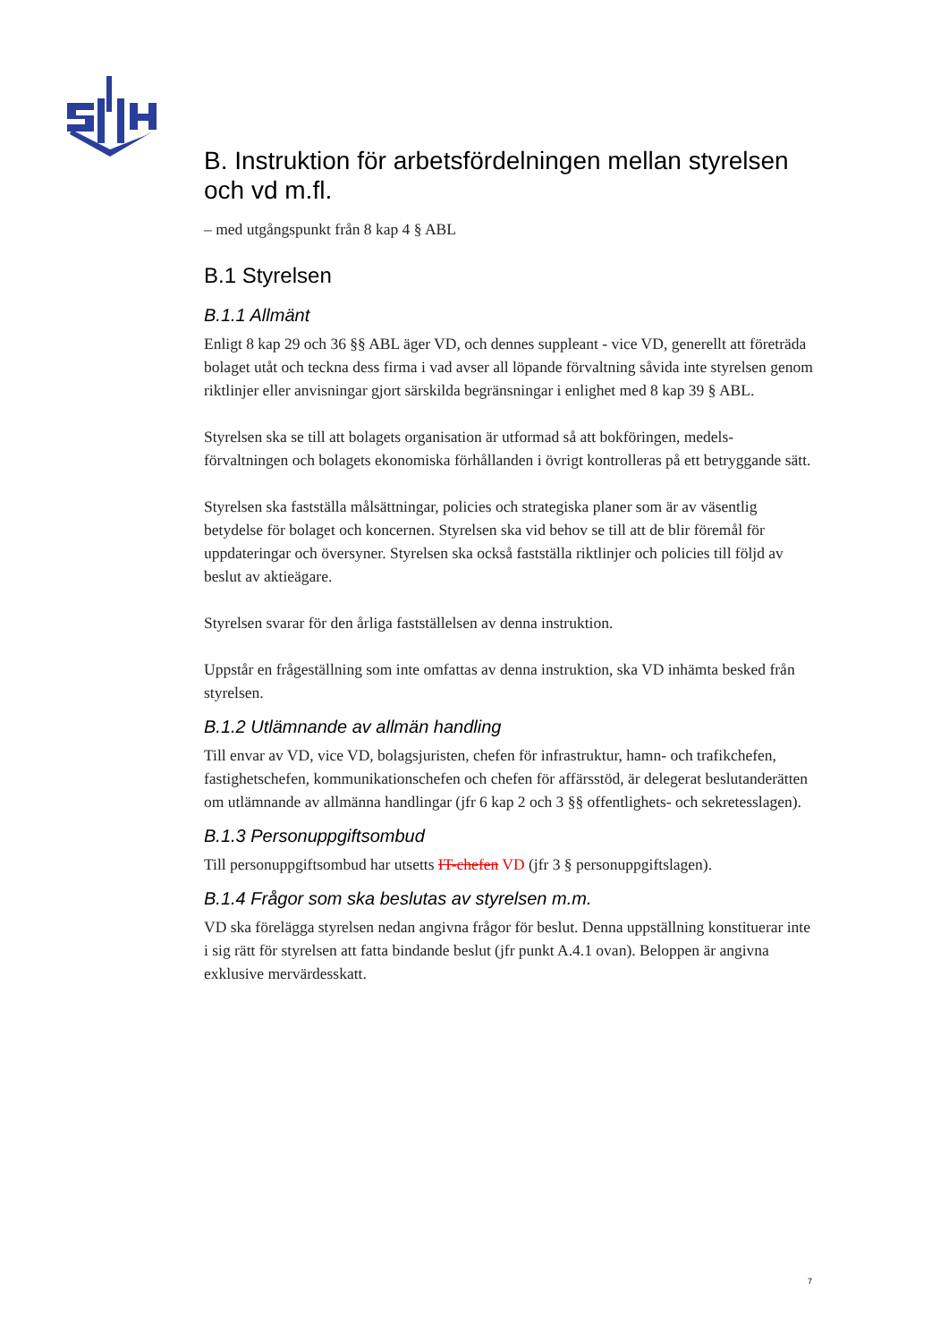B. Instruktion för arbetsfördelningen mellan styrelsen och vd m.fl.
– med utgångspunkt från 8 kap 4 § ABL
B.1 Styrelsen
B.1.1 Allmänt
Enligt 8 kap 29 och 36 §§ ABL äger VD, och dennes suppleant - vice VD, generellt att företräda bolaget utåt och teckna dess firma i vad avser all löpande förvaltning såvida inte styrelsen genom riktlinjer eller anvisningar gjort särskilda begränsningar i enlighet med 8 kap 39 § ABL.
Styrelsen ska se till att bolagets organisation är utformad så att bokföringen, medels-förvaltningen och bolagets ekonomiska förhållanden i övrigt kontrolleras på ett betryggande sätt.
Styrelsen ska fastställa målsättningar, policies och strategiska planer som är av väsentlig betydelse för bolaget och koncernen. Styrelsen ska vid behov se till att de blir föremål för uppdateringar och översyner. Styrelsen ska också fastställa riktlinjer och policies till följd av beslut av aktieägare.
Styrelsen svarar för den årliga fastställelsen av denna instruktion.
Uppstår en frågeställning som inte omfattas av denna instruktion, ska VD inhämta besked från styrelsen.
B.1.2 Utlämnande av allmän handling
Till envar av VD, vice VD, bolagsjuristen, chefen för infrastruktur, hamn- och trafikchefen, fastighetschefen, kommunikationschefen och chefen för affärsstöd, är delegerat beslutanderätten om utlämnande av allmänna handlingar (jfr 6 kap 2 och 3 §§ offentlighets- och sekretesslagen).
B.1.3 Personuppgiftsombud
Till personuppgiftsombud har utsetts IT-chefen VD (jfr 3 § personuppgiftslagen).
B.1.4 Frågor som ska beslutas av styrelsen m.m.
VD ska förelägga styrelsen nedan angivna frågor för beslut. Denna uppställning konstituerar inte i sig rätt för styrelsen att fatta bindande beslut (jfr punkt A.4.1 ovan). Beloppen är angivna exklusive mervärdesskatt.
7